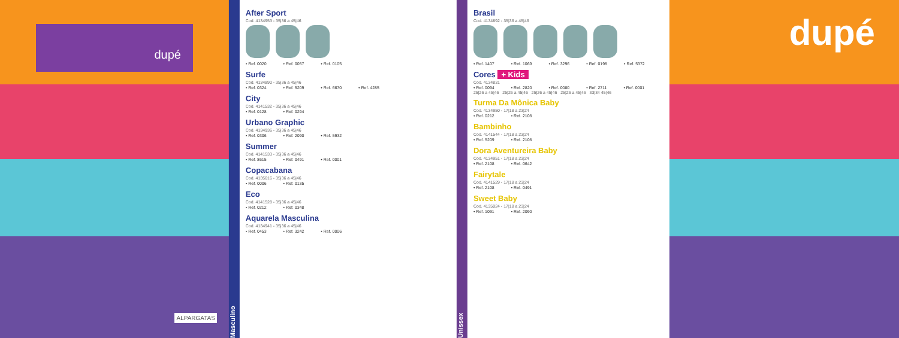dupé
ALPARGATAS
Masculino
After Sport
Cod. 4134953 - 35|36 a 45|46
• Ref. 0020 • Ref. 0057 • Ref. 0105
Surfe
Cod. 4134890 - 35|36 a 45|46
• Ref. 0324 • Ref. 5209 • Ref. 6670 • Ref. 4285
City
Cod. 4141532 - 35|36 a 45|46
• Ref. 0128 • Ref. 0294
Urbano Graphic
Cod. 4134936 - 35|36 a 45|46
• Ref. 0306 • Ref. 2090 • Ref. 5932
Summer
Cod. 4141533 - 35|36 a 45|46
• Ref. 8615 • Ref. 0491 • Ref. 0001
Copacabana
Cod. 4135016 - 35|36 a 45|46
• Ref. 0006 • Ref. 0135
Eco
Cod. 4141528 - 35|36 a 45|46
• Ref. 0212 • Ref. 0348
Aquarela Masculina
Cod. 4134941 - 35|36 a 45|46
• Ref. 0453 • Ref. 3242 • Ref. 0006
Unissex
Brasil
Cod. 4134892 - 35|36 a 45|46
• Ref. 1407 • Ref. 1069 • Ref. 3296 • Ref. 0198 • Ref. 5372
Cores + Kids
Cod. 4134831
• Ref. 0094 • Ref. 2820 • Ref. 0080 • Ref. 2711 • Ref. 0001
25|26 a 45|46 25|26 a 45|46 25|26 a 45|46 25|26 a 45|46 33|34 45|46
Turma Da Mônica Baby
Cod. 4134950 - 17|18 a 23|24
• Ref. 0212 • Ref. 2108
Bambinho
Cod. 4141544 - 17|18 a 23|24
• Ref. 5209 • Ref. 2108
Dora Aventureira Baby
Cod. 4134951 - 17|18 a 23|24
• Ref. 2108 • Ref. 0642
Fairytale
Cod. 4141529 - 17|18 a 23|24
• Ref. 2108 • Ref. 0491
Sweet Baby
Cod. 4135024 - 17|18 a 23|24
• Ref. 1091 • Ref. 2090
dupé